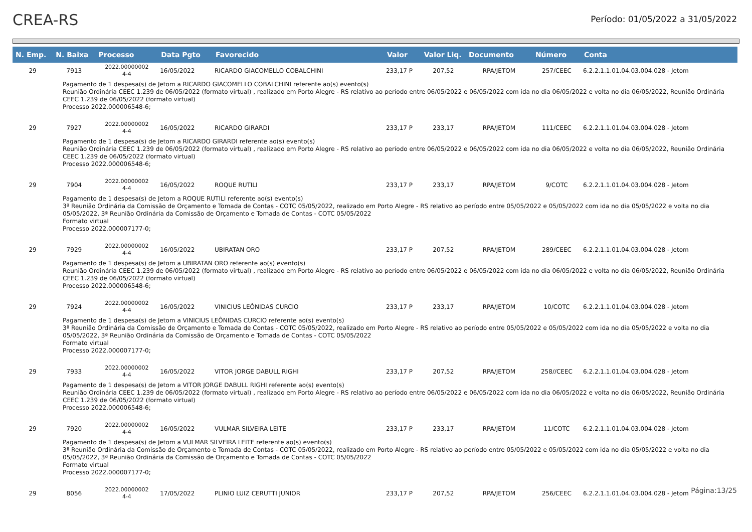CREA-RS
Período: 01/05/2022 a 31/05/2022
| N. Emp. | N. Baixa | Processo | Data Pgto | Favorecido | Valor | Valor Liq. | Documento | Número | Conta |
| --- | --- | --- | --- | --- | --- | --- | --- | --- | --- |
| 29 | 7913 | 2022.00000002 4-4 | 16/05/2022 | RICARDO GIACOMELLO COBALCHINI | 233,17 P | 207,52 | RPA/JETOM | 257/CEEC | 6.2.2.1.1.01.04.03.004.028 - Jetom |
| Pagamento de 1 despesa(s) de Jetom a RICARDO GIACOMELLO COBALCHINI referente ao(s) evento(s) Reunião Ordinária CEEC 1.239 de 06/05/2022 (formato virtual) , realizado em Porto Alegre - RS relativo ao período entre 06/05/2022 e 06/05/2022 com ida no dia 06/05/2022 e volta no dia 06/05/2022, Reunião Ordinária CEEC 1.239 de 06/05/2022 (formato virtual) Processo 2022.000006548-6; | | | | | | | | | |
| 29 | 7927 | 2022.00000002 4-4 | 16/05/2022 | RICARDO GIRARDI | 233,17 P | 233,17 | RPA/JETOM | 111/CEEC | 6.2.2.1.1.01.04.03.004.028 - Jetom |
| Pagamento de 1 despesa(s) de Jetom a RICARDO GIRARDI referente ao(s) evento(s) Reunião Ordinária CEEC 1.239 de 06/05/2022 (formato virtual) , realizado em Porto Alegre - RS relativo ao período entre 06/05/2022 e 06/05/2022 com ida no dia 06/05/2022 e volta no dia 06/05/2022, Reunião Ordinária CEEC 1.239 de 06/05/2022 (formato virtual) Processo 2022.000006548-6; | | | | | | | | | |
| 29 | 7904 | 2022.00000002 4-4 | 16/05/2022 | ROQUE RUTILI | 233,17 P | 233,17 | RPA/JETOM | 9/COTC | 6.2.2.1.1.01.04.03.004.028 - Jetom |
| Pagamento de 1 despesa(s) de Jetom a ROQUE RUTILI referente ao(s) evento(s) 3ª Reunião Ordinária da Comissão de Orçamento e Tomada de Contas - COTC 05/05/2022, realizado em Porto Alegre - RS relativo ao período entre 05/05/2022 e 05/05/2022 com ida no dia 05/05/2022 e volta no dia 05/05/2022, 3ª Reunião Ordinária da Comissão de Orçamento e Tomada de Contas - COTC 05/05/2022 Formato virtual Processo 2022.000007177-0; | | | | | | | | | |
| 29 | 7929 | 2022.00000002 4-4 | 16/05/2022 | UBIRATAN ORO | 233,17 P | 207,52 | RPA/JETOM | 289/CEEC | 6.2.2.1.1.01.04.03.004.028 - Jetom |
| Pagamento de 1 despesa(s) de Jetom a UBIRATAN ORO referente ao(s) evento(s) Reunião Ordinária CEEC 1.239 de 06/05/2022 (formato virtual) , realizado em Porto Alegre - RS relativo ao período entre 06/05/2022 e 06/05/2022 com ida no dia 06/05/2022 e volta no dia 06/05/2022, Reunião Ordinária CEEC 1.239 de 06/05/2022 (formato virtual) Processo 2022.000006548-6; | | | | | | | | | |
| 29 | 7924 | 2022.00000002 4-4 | 16/05/2022 | VINICIUS LEÔNIDAS CURCIO | 233,17 P | 233,17 | RPA/JETOM | 10/COTC | 6.2.2.1.1.01.04.03.004.028 - Jetom |
| Pagamento de 1 despesa(s) de Jetom a VINICIUS LEÔNIDAS CURCIO referente ao(s) evento(s) 3ª Reunião Ordinária da Comissão de Orçamento e Tomada de Contas - COTC 05/05/2022, realizado em Porto Alegre - RS relativo ao período entre 05/05/2022 e 05/05/2022 com ida no dia 05/05/2022 e volta no dia 05/05/2022, 3ª Reunião Ordinária da Comissão de Orçamento e Tomada de Contas - COTC 05/05/2022 Formato virtual Processo 2022.000007177-0; | | | | | | | | | |
| 29 | 7933 | 2022.00000002 4-4 | 16/05/2022 | VITOR JORGE DABULL RIGHI | 233,17 P | 207,52 | RPA/JETOM | 258//CEEC | 6.2.2.1.1.01.04.03.004.028 - Jetom |
| Pagamento de 1 despesa(s) de Jetom a VITOR JORGE DABULL RIGHI referente ao(s) evento(s) Reunião Ordinária CEEC 1.239 de 06/05/2022 (formato virtual) , realizado em Porto Alegre - RS relativo ao período entre 06/05/2022 e 06/05/2022 com ida no dia 06/05/2022 e volta no dia 06/05/2022, Reunião Ordinária CEEC 1.239 de 06/05/2022 (formato virtual) Processo 2022.000006548-6; | | | | | | | | | |
| 29 | 7920 | 2022.00000002 4-4 | 16/05/2022 | VULMAR SILVEIRA LEITE | 233,17 P | 233,17 | RPA/JETOM | 11/COTC | 6.2.2.1.1.01.04.03.004.028 - Jetom |
| Pagamento de 1 despesa(s) de Jetom a VULMAR SILVEIRA LEITE referente ao(s) evento(s) 3ª Reunião Ordinária da Comissão de Orçamento e Tomada de Contas - COTC 05/05/2022, realizado em Porto Alegre - RS relativo ao período entre 05/05/2022 e 05/05/2022 com ida no dia 05/05/2022 e volta no dia 05/05/2022, 3ª Reunião Ordinária da Comissão de Orçamento e Tomada de Contas - COTC 05/05/2022 Formato virtual Processo 2022.000007177-0; | | | | | | | | | |
| 29 | 8056 | 2022.00000002 4-4 | 17/05/2022 | PLINIO LUIZ CERUTTI JUNIOR | 233,17 P | 207,52 | RPA/JETOM | 256/CEEC | 6.2.2.1.1.01.04.03.004.028 - Jetom |
Página:13/25